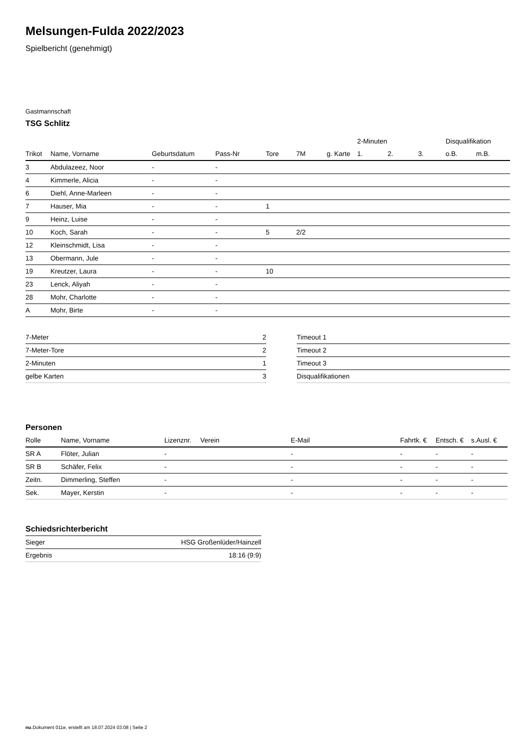Melsungen-Fulda 2022/2023
Spielbericht (genehmigt)
Gastmannschaft
TSG Schlitz
| | | | | | | | 2-Minuten | | | Disqualifikation | |
| --- | --- | --- | --- | --- | --- | --- | --- | --- | --- | --- | --- |
| Trikot | Name, Vorname | Geburtsdatum | Pass-Nr | Tore | 7M | g. Karte | 1. | 2. | 3. | o.B. | m.B. |
| 3 | Abdulazeez, Noor | - | - | | | | | | | | |
| 4 | Kimmerle, Alicia | - | - | | | | | | | | |
| 6 | Diehl, Anne-Marleen | - | - | | | | | | | | |
| 7 | Hauser, Mia | - | - | 1 | | | | | | | |
| 9 | Heinz, Luise | - | - | | | | | | | | |
| 10 | Koch, Sarah | - | - | 5 | 2/2 | | | | | | |
| 12 | Kleinschmidt, Lisa | - | - | | | | | | | | |
| 13 | Obermann, Jule | - | - | | | | | | | | |
| 19 | Kreutzer, Laura | - | - | 10 | | | | | | | |
| 23 | Lenck, Aliyah | - | - | | | | | | | | |
| 28 | Mohr, Charlotte | - | - | | | | | | | | |
| A | Mohr, Birte | - | - | | | | | | | | |
| 7-Meter | 2 |
| 7-Meter-Tore | 2 |
| 2-Minuten | 1 |
| gelbe Karten | 3 |
| Timeout 1 |
| Timeout 2 |
| Timeout 3 |
| Disqualifikationen |
Personen
| Rolle | Name, Vorname | Lizenznr. | Verein | E-Mail | Fahrtk. € | Entsch. € | s.Ausl. € |
| --- | --- | --- | --- | --- | --- | --- | --- |
| SR A | Flöter, Julian | - | | - | - | - | - |
| SR B | Schäfer, Felix | - | | - | - | - | - |
| Zeitn. | Dimmerling, Steffen | - | | - | - | - | - |
| Sek. | Mayer, Kerstin | - | | - | - | - | - |
Schiedsrichterbericht
| Sieger | HSG Großenlüder/Hainzell |
| Ergebnis | 18:16 (9:9) |
nu.Dokument 011e, erstellt am 18.07.2024 03:08 | Seite 2